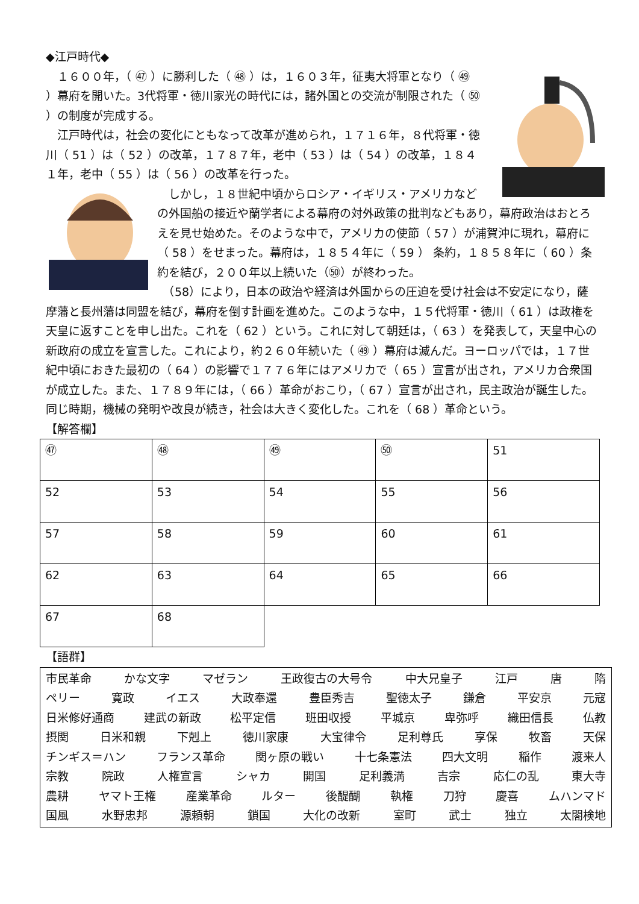◆江戸時代◆
　１６００年，（ ㊼ ）に勝利した（ ㊽ ）は，１６０３年，征夷大将軍となり（ ㊾ ）幕府を開いた。3代将軍・徳川家光の時代には，諸外国との交流が制限された（ ㊿ ）の制度が完成する。
　江戸時代は，社会の変化にともなって改革が進められ，１７１６年，８代将軍・徳川（ 51 ）は（ 52 ）の改革，１７８７年，老中（ 53 ）は（ 54 ）の改革，１８４１年，老中（ 55 ）は（ 56 ）の改革を行った。
　しかし，１８世紀中頃からロシア・イギリス・アメリカなどの外国船の接近や蘭学者による幕府の対外政策の批判などもあり，幕府政治はおとろえを見せ始めた。そのような中で，アメリカの使節（ 57 ）が浦賀沖に現れ，幕府に（ 58 ）をせまった。幕府は，１８５４年に（ 59 ） 条約，１８５８年に（ 60 ）条約を結び，２００年以上続いた（㊿）が終わった。
　（58）により，日本の政治や経済は外国からの圧迫を受け社会は不安定になり，薩摩藩と長州藩は同盟を結び，幕府を倒す計画を進めた。このような中，１５代将軍・徳川（ 61 ）は政権を天皇に返すことを申し出た。これを（ 62 ）という。これに対して朝廷は，（ 63 ）を発表して，天皇中心の新政府の成立を宣言した。これにより，約２６０年続いた（ ㊾ ）幕府は滅んだ。ヨーロッパでは，１７世紀中頃におきた最初の（ 64 ）の影響で１７７６年にはアメリカで（ 65 ）宣言が出され，アメリカ合衆国が成立した。また、１７８９年には，（ 66 ）革命がおこり，（ 67 ）宣言が出され，民主政治が誕生した。同じ時期，機械の発明や改良が続き，社会は大きく変化した。これを（ 68 ）革命という。
【解答欄】
| ㊼ | ㊽ | ㊾ | ㊿ | 51 |
| 52 | 53 | 54 | 55 | 56 |
| 57 | 58 | 59 | 60 | 61 |
| 62 | 63 | 64 | 65 | 66 |
| 67 | 68 | | | |
【語群】
市民革命 かな文字 マゼラン 王政復古の大号令 中大兄皇子 江戸 唐 隋
ペリー 寛政 イエス 大政奉還 豊臣秀吉 聖徳太子 鎌倉 平安京 元寇
日米修好通商 建武の新政 松平定信 班田収授 平城京 卑弥呼 織田信長 仏教
摂関 日米和親 下剋上 徳川家康 大宝律令 足利尊氏 享保 牧畜 天保
チンギス＝ハン フランス革命 関ヶ原の戦い 十七条憲法 四大文明 稲作 渡来人
宗教 院政 人権宣言 シャカ 開国 足利義満 吉宗 応仁の乱 東大寺
農耕 ヤマト王権 産業革命 ルター 後醍醐 執権 刀狩 慶喜 ムハンマド
国風 水野忠邦 源頼朝 鎖国 大化の改新 室町 武士 独立 太閤検地